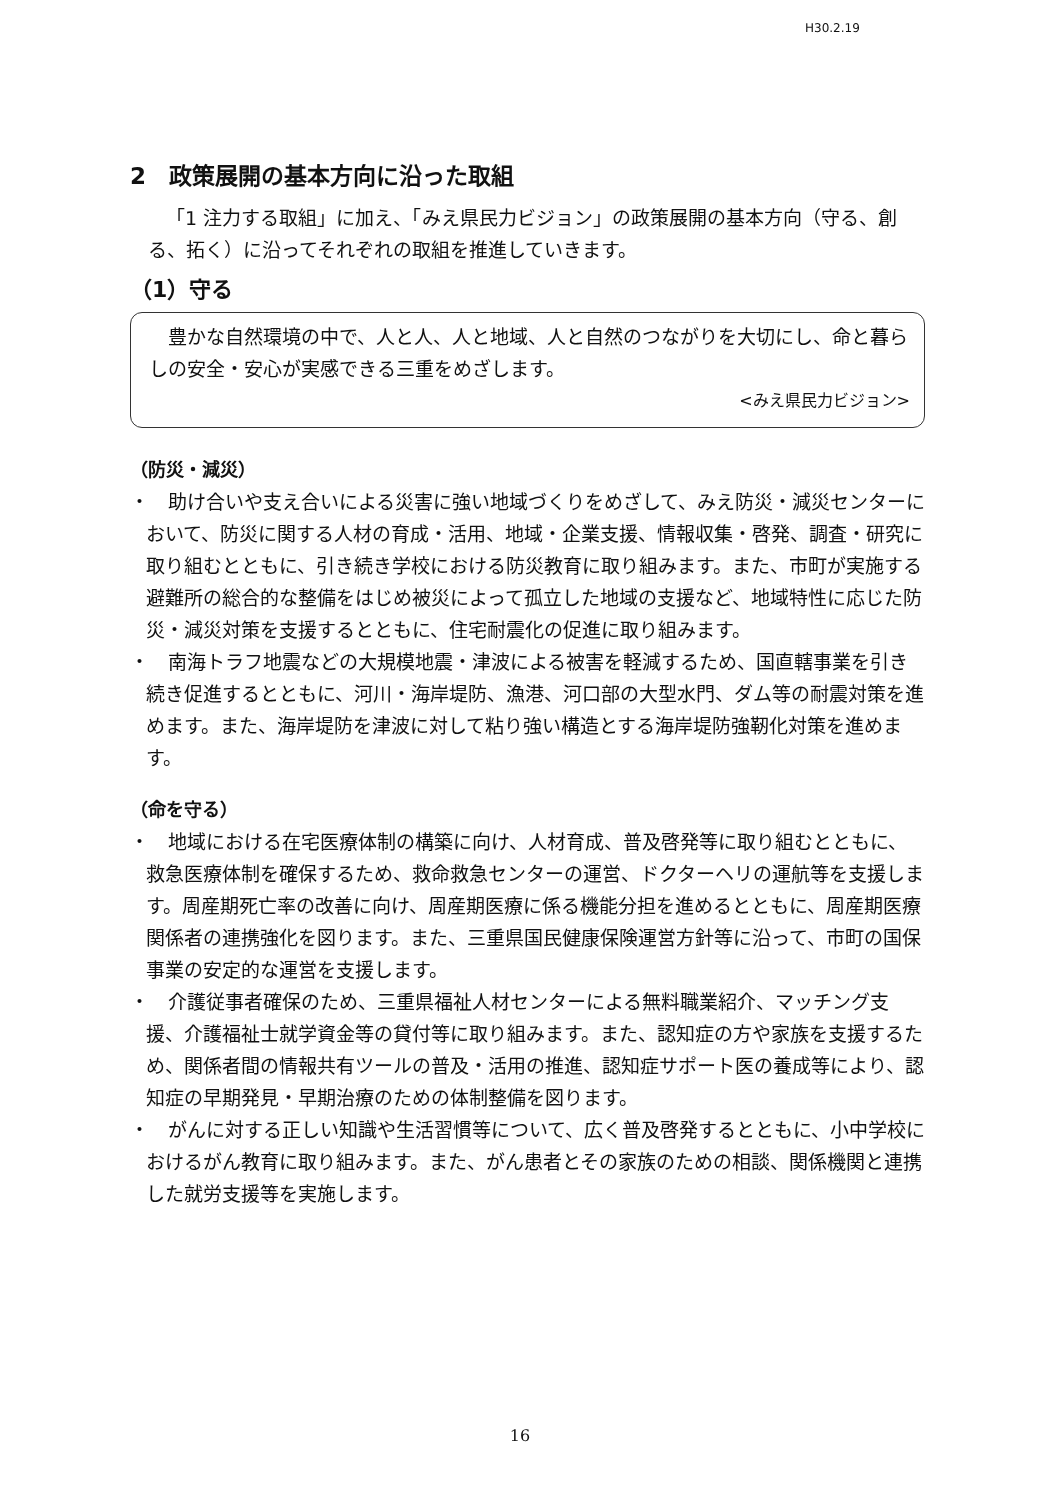H30.2.19
2　政策展開の基本方向に沿った取組
「1 注力する取組」に加え、「みえ県民力ビジョン」の政策展開の基本方向（守る、創る、拓く）に沿ってそれぞれの取組を推進していきます。
（1）守る
豊かな自然環境の中で、人と人、人と地域、人と自然のつながりを大切にし、命と暮らしの安全・安心が実感できる三重をめざします。
<みえ県民力ビジョン>
（防災・減災）
・　助け合いや支え合いによる災害に強い地域づくりをめざして、みえ防災・減災センターにおいて、防災に関する人材の育成・活用、地域・企業支援、情報収集・啓発、調査・研究に取り組むとともに、引き続き学校における防災教育に取り組みます。また、市町が実施する避難所の総合的な整備をはじめ被災によって孤立した地域の支援など、地域特性に応じた防災・減災対策を支援するとともに、住宅耐震化の促進に取り組みます。
・　南海トラフ地震などの大規模地震・津波による被害を軽減するため、国直轄事業を引き続き促進するとともに、河川・海岸堤防、漁港、河口部の大型水門、ダム等の耐震対策を進めます。また、海岸堤防を津波に対して粘り強い構造とする海岸堤防強靭化対策を進めます。
（命を守る）
・　地域における在宅医療体制の構築に向け、人材育成、普及啓発等に取り組むとともに、救急医療体制を確保するため、救命救急センターの運営、ドクターヘリの運航等を支援します。周産期死亡率の改善に向け、周産期医療に係る機能分担を進めるとともに、周産期医療関係者の連携強化を図ります。また、三重県国民健康保険運営方針等に沿って、市町の国保事業の安定的な運営を支援します。
・　介護従事者確保のため、三重県福祉人材センターによる無料職業紹介、マッチング支援、介護福祉士就学資金等の貸付等に取り組みます。また、認知症の方や家族を支援するため、関係者間の情報共有ツールの普及・活用の推進、認知症サポート医の養成等により、認知症の早期発見・早期治療のための体制整備を図ります。
・　がんに対する正しい知識や生活習慣等について、広く普及啓発するとともに、小中学校におけるがん教育に取り組みます。また、がん患者とその家族のための相談、関係機関と連携した就労支援等を実施します。
16